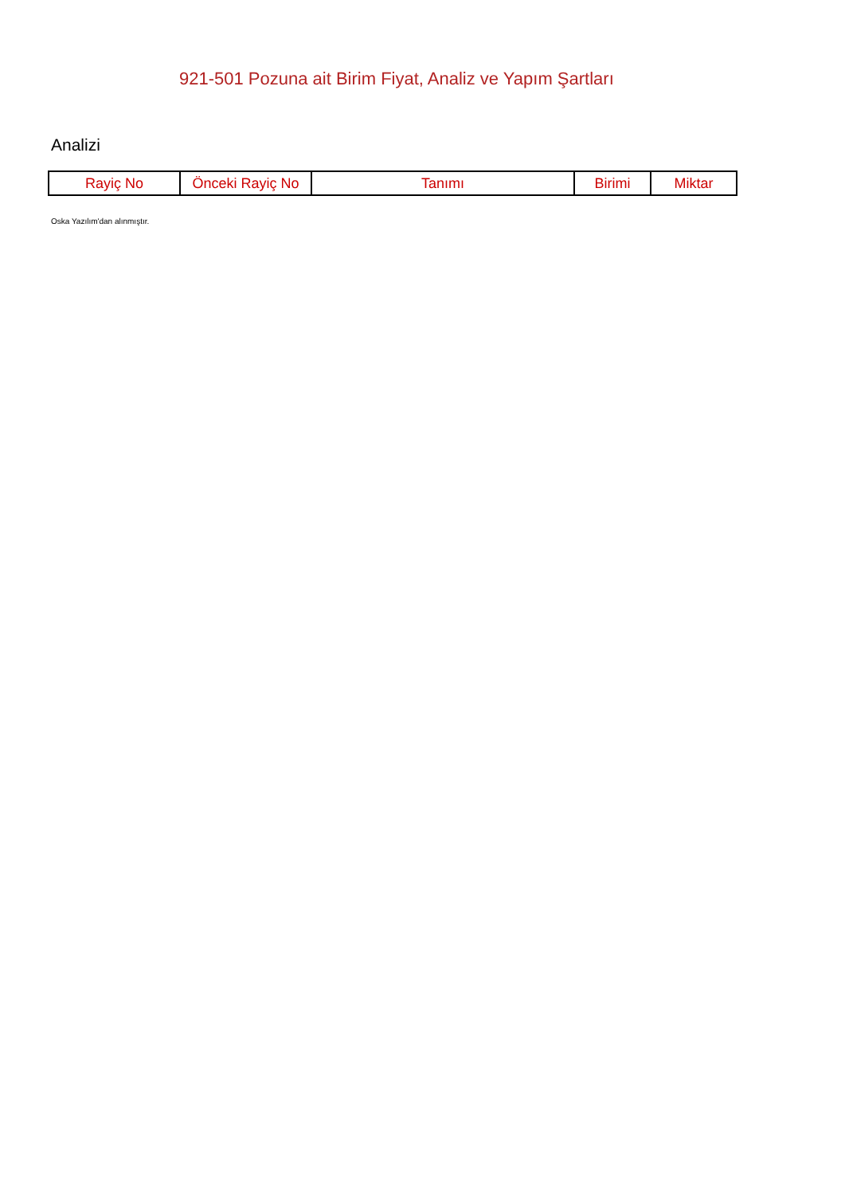921-501 Pozuna ait Birim Fiyat, Analiz ve Yapım Şartları
Analizi
| Rayiç No | Önceki Rayiç No | Tanımı | Birimi | Miktar |
| --- | --- | --- | --- | --- |
Oska Yazılım'dan alınmıştır.